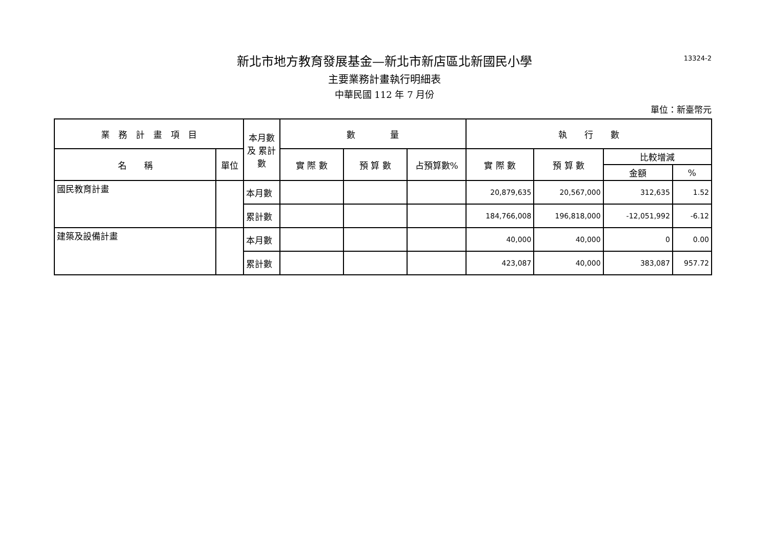13324-2
新北市地方教育發展基金—新北市新店區北新國民小學
主要業務計畫執行明細表
中華民國 112 年 7 月份
單位：新臺幣元
| 業 務 計 畫 項 目 | | 本月數 及 累計數 | 數 量 | | | 執 行 數 | | | |
| --- | --- | --- | --- | --- | --- | --- | --- | --- | --- |
| 名 稱 | 單位 | | 實 際 數 | 預 算 數 | 占預算數% | 實 際 數 | 預 算 數 | 比較增減 | |
| | | | | | | | | 金額 | % |
| 國民教育計畫 | | 本月數 | | | | 20,879,635 | 20,567,000 | 312,635 | 1.52 |
| | | 累計數 | | | | 184,766,008 | 196,818,000 | -12,051,992 | -6.12 |
| 建築及設備計畫 | | 本月數 | | | | 40,000 | 40,000 | 0 | 0.00 |
| | | 累計數 | | | | 423,087 | 40,000 | 383,087 | 957.72 |